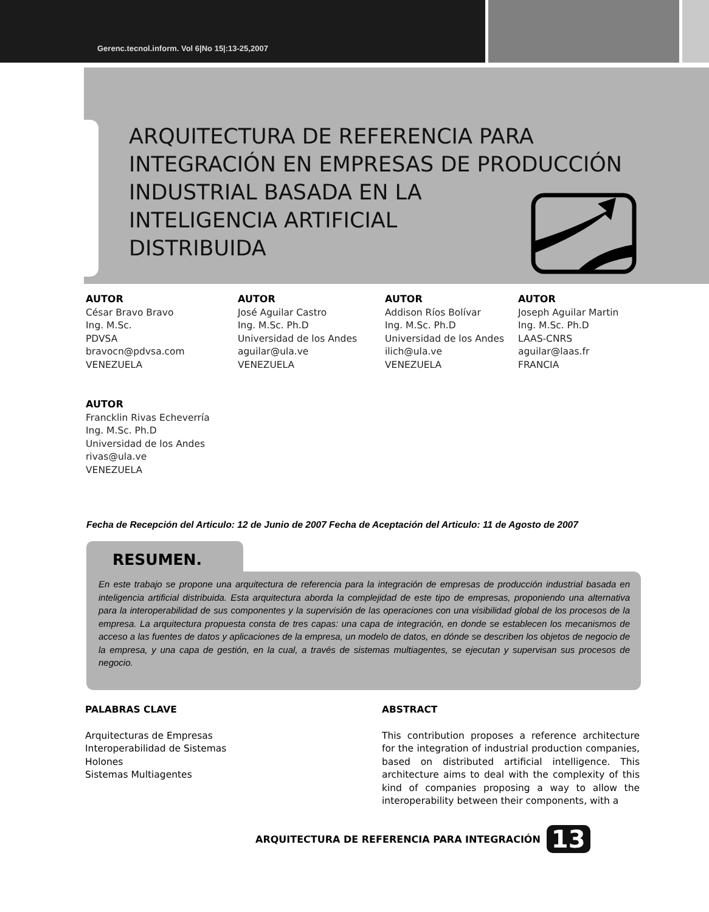Gerenc.tecnol.inform. Vol 6|No 15|:13-25,2007
ARQUITECTURA DE REFERENCIA PARA
INTEGRACIÓN EN EMPRESAS DE PRODUCCIÓN
INDUSTRIAL BASADA EN LA
INTELIGENCIA ARTIFICIAL
DISTRIBUIDA
AUTOR
César Bravo Bravo
Ing. M.Sc.
PDVSA
bravocn@pdvsa.com
VENEZUELA
AUTOR
Francklin Rivas Echeverría
Ing. M.Sc. Ph.D
Universidad de los Andes
rivas@ula.ve
VENEZUELA
AUTOR
José Aguilar Castro
Ing. M.Sc. Ph.D
Universidad de los Andes
aguilar@ula.ve
VENEZUELA
AUTOR
Addison Ríos Bolívar
Ing. M.Sc. Ph.D
Universidad de los Andes
ilich@ula.ve
VENEZUELA
AUTOR
Joseph Aguilar Martin
Ing. M.Sc. Ph.D
LAAS-CNRS
aguilar@laas.fr
FRANCIA
Fecha de Recepción del Articulo: 12 de Junio de 2007 Fecha de Aceptación del Articulo: 11 de Agosto de 2007
RESUMEN.
En este trabajo se propone una arquitectura de referencia para la integración de empresas de producción industrial basada en inteligencia artificial distribuida. Esta arquitectura aborda la complejidad de este tipo de empresas, proponiendo una alternativa para la interoperabilidad de sus componentes y la supervisión de las operaciones con una visibilidad global de los procesos de la empresa. La arquitectura propuesta consta de tres capas: una capa de integración, en donde se establecen los mecanismos de acceso a las fuentes de datos y aplicaciones de la empresa, un modelo de datos, en dónde se describen los objetos de negocio de la empresa, y una capa de gestión, en la cual, a través de sistemas multiagentes, se ejecutan y supervisan sus procesos de negocio.
PALABRAS CLAVE
Arquitecturas de Empresas
Interoperabilidad de Sistemas
Holones
Sistemas Multiagentes
ABSTRACT
This contribution proposes a reference architecture for the integration of industrial production companies, based on distributed artificial intelligence. This architecture aims to deal with the complexity of this kind of companies proposing a way to allow the interoperability between their components, with a
ARQUITECTURA DE REFERENCIA PARA INTEGRACIÓN 13